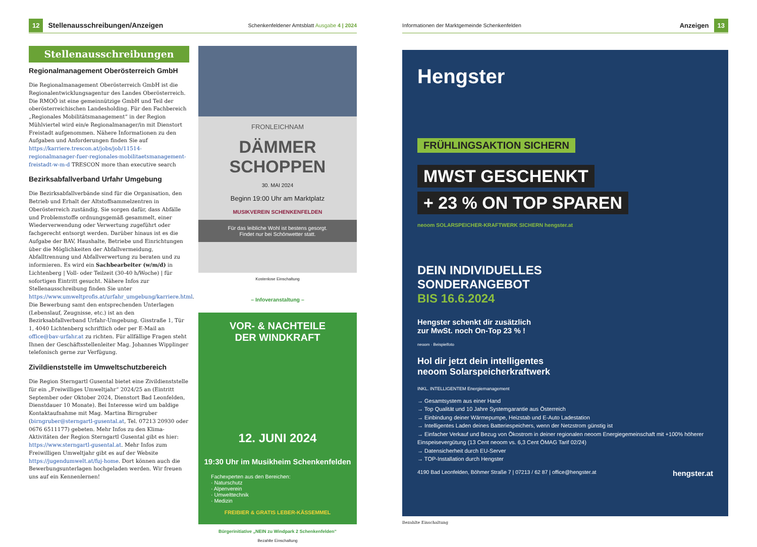12 Stellenausschreibungen/Anzeigen Schenkenfeldener Amtsblatt Ausgabe 4 | 2024
Stellenausschreibungen
Regionalmanagement Oberösterreich GmbH
Die Regionalmanagement Oberösterreich GmbH ist die Regionalentwicklungs­agentur des Landes Oberösterreich. Die RMOÖ ist eine gemeinnützige GmbH und Teil der oberösterreichischen Landesholding. Für den Fachbereich „Regionales Mobilitätsmanagement“ in der Region Mühlviertel wird ein/e Regionalmanager/in mit Dienstort Freistadt aufgenommen. Nähere Informationen zu den Aufgaben und Anforderungen finden Sie auf https://karriere.trescon.at/jobs/job/11514-regionalmanager-fuer-regionales-mobilitaetsmanagement-freistadt-w-m-d TRESCON more than executive search
Bezirksabfallverband Urfahr Umgebung
Die Bezirksabfallverbände sind für die Organisation, den Betrieb und Erhalt der Altstoffsammelzentren in Oberösterreich zuständig. Sie sorgen dafür, dass Abfälle und Problemstoffe ordnungsgemäß gesammelt, einer Wiederverwendung oder Verwertung zugeführt oder fachgerecht entsorgt werden. Darüber hinaus ist es die Aufgabe der BAV, Haushalte, Betriebe und Einrichtungen über die Möglichkeiten der Abfallvermeidung, Abfalltrennung und Abfallverwertung zu beraten und zu informieren. Es wird ein Sachbearbeiter (w/m/d) in Lichtenberg | Voll- oder Teilzeit (30-40 h/Woche) | für sofortigen Eintritt gesucht. Nähere Infos zur Stellenausschreibung finden Sie unter https://www.umweltprofis.at/urfahr_umgebung/karriere.html. Die Bewerbung samt den entsprechenden Unterlagen (Lebenslauf, Zeugnisse, etc.) ist an den Bezirksabfallverband Urfahr-Umgebung, Gisstraße 1, Tür 1, 4040 Lichtenberg schriftlich oder per E-Mail an office@bav-urfahr.at zu richten. Für allfällige Fragen steht Ihnen der Geschäftsstellenleiter Mag. Johannes Wipplinger telefonisch gerne zur Verfügung.
Zivildienststelle im Umweltschutzbereich
Die Region Sterngartl Gusental bietet eine Zivildienststelle für ein „Freiwilliges Umweltjahr“ 2024/25 an (Eintritt September oder Oktober 2024, Dienstort Bad Leonfelden, Dienstdauer 10 Monate). Bei Interesse wird um baldige Kontaktaufnahme mit Mag. Martina Birngruber (birngruber@sterngartl-gusental.at, Tel. 07213 20930 oder 0676 6511177) gebeten. Mehr Infos zu den Klima-Aktivitäten der Region Sterngartl Gusental gibt es hier: https://www.sterngartl-gusental.at. Mehr Infos zum Freiwilligen Umweltjahr gibt es auf der Website https://jugendumwelt.at/fuj-home. Dort können auch die Bewerbungsunterlagen hochgeladen werden. Wir freuen uns auf ein Kennenlernen!
FRONLEICHNAM
DÄMMER
SCHOPPEN
30. MAI 2024
Beginn 19:00 Uhr am Marktplatz
MUSIKVEREIN SCHENKENFELDEN
Für das leibliche Wohl ist bestens gesorgt.
Findet nur bei Schönwetter statt.
Kostenlose Einschaltung
– Infoveranstaltung –
VOR- & NACHTEILE
DER WINDKRAFT
12. JUNI 2024
19:30 Uhr im Musikheim Schenkenfelden
Fachexperten aus den Bereichen:
· Naturschutz
· Alpenverein
· Umwelttechnik
· Medizin
FREIBIER & GRATIS LEBER-KÄSSEMMEL
Bürgerinitiative „NEIN zu Windpark 2 Schenkenfelden“
Bezahlte Einschaltung
Informationen der Marktgemeinde Schenkenfelden Anzeigen 13
Hengster
FRÜHLINGSAKTION SICHERN
MWST GESCHENKT
+ 23 % ON TOP SPAREN
neoom SOLARSPEICHER-KRAFTWERK SICHERN hengster.at
DEIN INDIVIDUELLES
SONDERANGEBOT
BIS 16.6.2024
Hengster schenkt dir zusätzlich
zur MwSt. noch On-Top 23 % !
neoom · Beispielfoto
Hol dir jetzt dein intelligentes
neoom Solarspeicherkraftwerk
INKL. INTELLIGENTEM Energiemanagement
→ Gesamtsystem aus einer Hand
→ Top Qualität und 10 Jahre Systemgarantie aus Österreich
→ Einbindung deiner Wärmepumpe, Heizstab und E-Auto Ladestation
→ Intelligentes Laden deines Batteriespeichers, wenn der Netzstrom günstig ist
→ Einfacher Verkauf und Bezug von Ökostrom in deiner regionalen neoom Energiegemeinschaft mit +100% höherer Einspeisevergütung (13 Cent neoom vs. 6,3 Cent ÖMAG Tarif 02/24)
→ Datensicherheit durch EU-Server
→ TOP-Installation durch Hengster
4190 Bad Leonfelden, Böhmer Straße 7 | 07213 / 62 87 | office@hengster.at hengster.at
Bezahlte Einschaltung